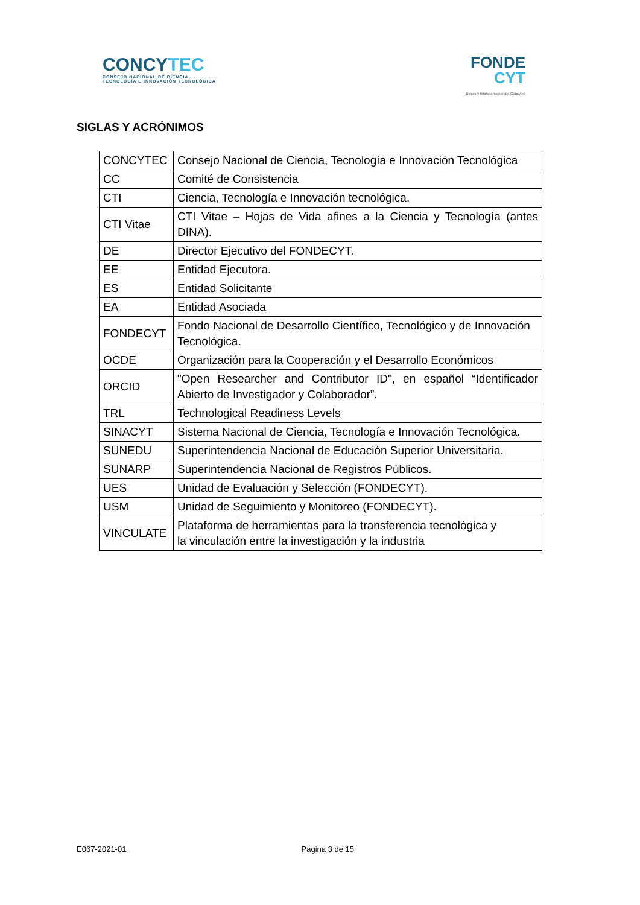CONCYTEC
CONSEJO NACIONAL DE CIENCIA,
TECNOLOGÍA E INNOVACIÓN TECNOLÓGICA
FONDE
CYT
Becas y financiamiento del Concytec
SIGLAS Y ACRÓNIMOS
| CONCYTEC | Consejo Nacional de Ciencia, Tecnología e Innovación Tecnológica |
| CC | Comité de Consistencia |
| CTI | Ciencia, Tecnología e Innovación tecnológica. |
| CTI Vitae | CTI Vitae – Hojas de Vida afines a la Ciencia y Tecnología (antes DINA). |
| DE | Director Ejecutivo del FONDECYT. |
| EE | Entidad Ejecutora. |
| ES | Entidad Solicitante |
| EA | Entidad Asociada |
| FONDECYT | Fondo Nacional de Desarrollo Científico, Tecnológico y de Innovación Tecnológica. |
| OCDE | Organización para la Cooperación y el Desarrollo Económicos |
| ORCID | "Open Researcher and Contributor ID", en español “Identificador Abierto de Investigador y Colaborador”. |
| TRL | Technological Readiness Levels |
| SINACYT | Sistema Nacional de Ciencia, Tecnología e Innovación Tecnológica. |
| SUNEDU | Superintendencia Nacional de Educación Superior Universitaria. |
| SUNARP | Superintendencia Nacional de Registros Públicos. |
| UES | Unidad de Evaluación y Selección (FONDECYT). |
| USM | Unidad de Seguimiento y Monitoreo (FONDECYT). |
| VINCULATE | Plataforma de herramientas para la transferencia tecnológica y la vinculación entre la investigación y la industria |
E067-2021-01 Pagina 3 de 15